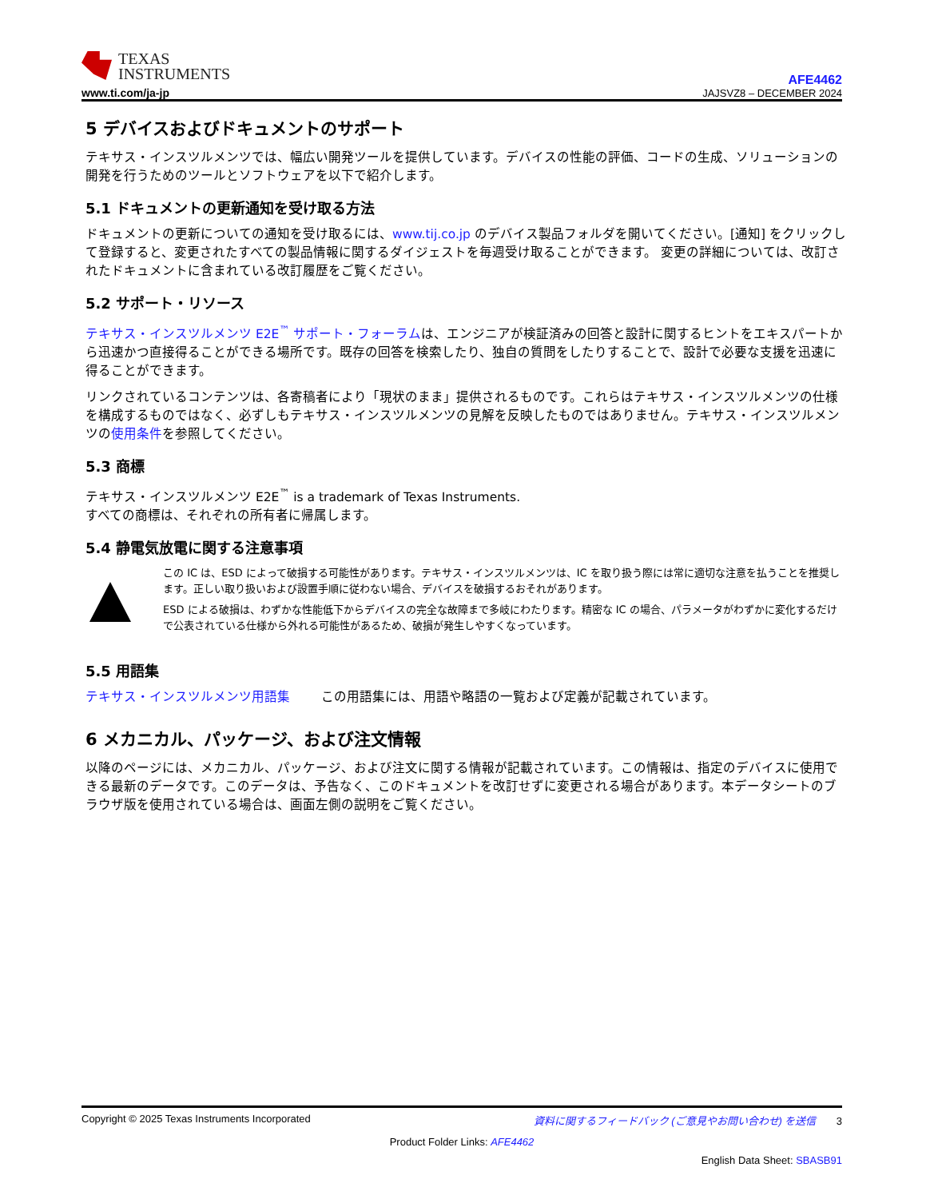TEXAS
INSTRUMENTS
www.ti.com/ja-jp
AFE4462
JAJSVZ8 – DECEMBER 2024
5 デバイスおよびドキュメントのサポート
テキサス・インスツルメンツでは、幅広い開発ツールを提供しています。デバイスの性能の評価、コードの生成、ソリューションの開発を行うためのツールとソフトウェアを以下で紹介します。
5.1 ドキュメントの更新通知を受け取る方法
ドキュメントの更新についての通知を受け取るには、www.tij.co.jp のデバイス製品フォルダを開いてください。[通知] をクリックして登録すると、変更されたすべての製品情報に関するダイジェストを毎週受け取ることができます。 変更の詳細については、改訂されたドキュメントに含まれている改訂履歴をご覧ください。
5.2 サポート・リソース
テキサス・インスツルメンツ E2E<sup>™</sup> サポート・フォーラムは、エンジニアが検証済みの回答と設計に関するヒントをエキスパートから迅速かつ直接得ることができる場所です。既存の回答を検索したり、独自の質問をしたりすることで、設計で必要な支援を迅速に得ることができます。
リンクされているコンテンツは、各寄稿者により「現状のまま」提供されるものです。これらはテキサス・インスツルメンツの仕様を構成するものではなく、必ずしもテキサス・インスツルメンツの見解を反映したものではありません。テキサス・インスツルメンツの使用条件を参照してください。
5.3 商標
テキサス・インスツルメンツ E2E<sup>™</sup> is a trademark of Texas Instruments.
すべての商標は、それぞれの所有者に帰属します。
5.4 静電気放電に関する注意事項
この IC は、ESD によって破損する可能性があります。テキサス・インスツルメンツは、IC を取り扱う際には常に適切な注意を払うことを推奨します。正しい取り扱いおよび設置手順に従わない場合、デバイスを破損するおそれがあります。
ESD による破損は、わずかな性能低下からデバイスの完全な故障まで多岐にわたります。精密な IC の場合、パラメータがわずかに変化するだけで公表されている仕様から外れる可能性があるため、破損が発生しやすくなっています。
5.5 用語集
テキサス・インスツルメンツ用語集 この用語集には、用語や略語の一覧および定義が記載されています。
6 メカニカル、パッケージ、および注文情報
以降のページには、メカニカル、パッケージ、および注文に関する情報が記載されています。この情報は、指定のデバイスに使用できる最新のデータです。このデータは、予告なく、このドキュメントを改訂せずに変更される場合があります。本データシートのブラウザ版を使用されている場合は、画面左側の説明をご覧ください。
Copyright © 2025 Texas Instruments Incorporated 資料に関するフィードバック (ご意見やお問い合わせ) を送信 3
Product Folder Links: AFE4462
English Data Sheet: SBASB91